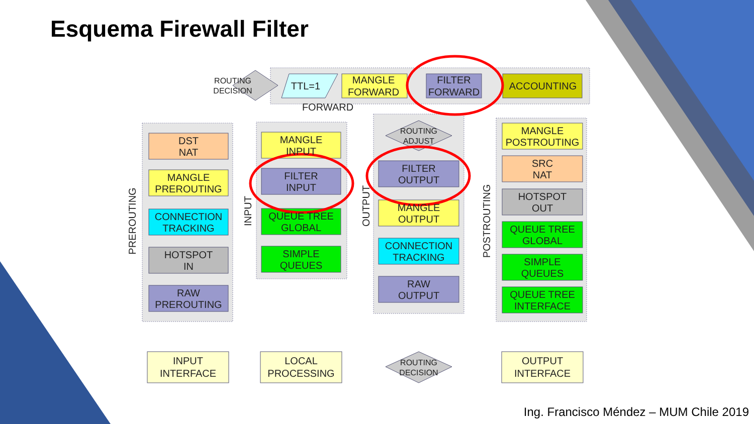Esquema Firewall Filter
ROUTING
DECISION
TTL=1
MANGLE
FORWARD
FILTER
FORWARD
ACCOUNTING
FORWARD
DST
NAT
MANGLE
PREROUTING
CONNECTION
TRACKING
HOTSPOT
IN
RAW
PREROUTING
MANGLE
INPUT
FILTER
INPUT
QUEUE TREE
GLOBAL
SIMPLE
QUEUES
ROUTING
ADJUST
FILTER
OUTPUT
MANGLE
OUTPUT
CONNECTION
TRACKING
RAW
OUTPUT
MANGLE
POSTROUTING
SRC
NAT
HOTSPOT
OUT
QUEUE TREE
GLOBAL
SIMPLE
QUEUES
QUEUE TREE
INTERFACE
INPUT
INTERFACE
LOCAL
PROCESSING
ROUTING
DECISION
OUTPUT
INTERFACE
PREROUTING
INPUT
OUTPUT
POSTROUTING
Ing. Francisco Méndez – MUM Chile 2019